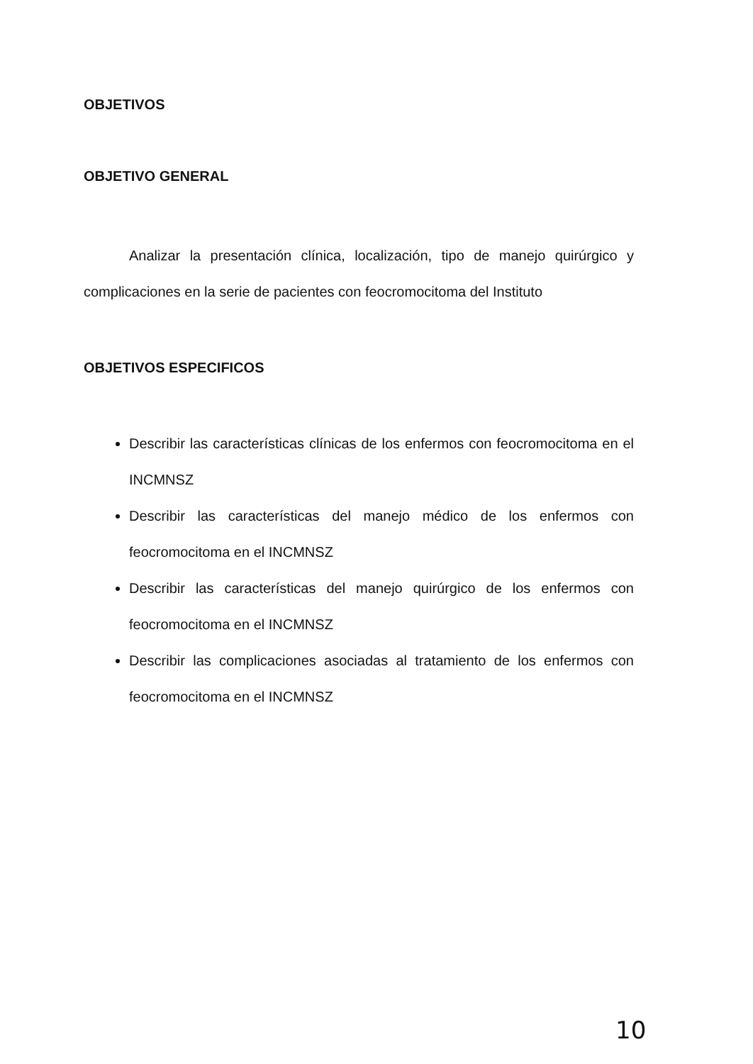OBJETIVOS
OBJETIVO GENERAL
Analizar la presentación clínica, localización, tipo de manejo quirúrgico y complicaciones en la serie de pacientes con feocromocitoma del Instituto
OBJETIVOS ESPECIFICOS
Describir las características clínicas de los enfermos con feocromocitoma en el INCMNSZ
Describir las características del manejo médico de los enfermos con feocromocitoma en el INCMNSZ
Describir las características del manejo quirúrgico de los enfermos con feocromocitoma en el INCMNSZ
Describir las complicaciones asociadas al tratamiento de los enfermos con feocromocitoma en el INCMNSZ
10